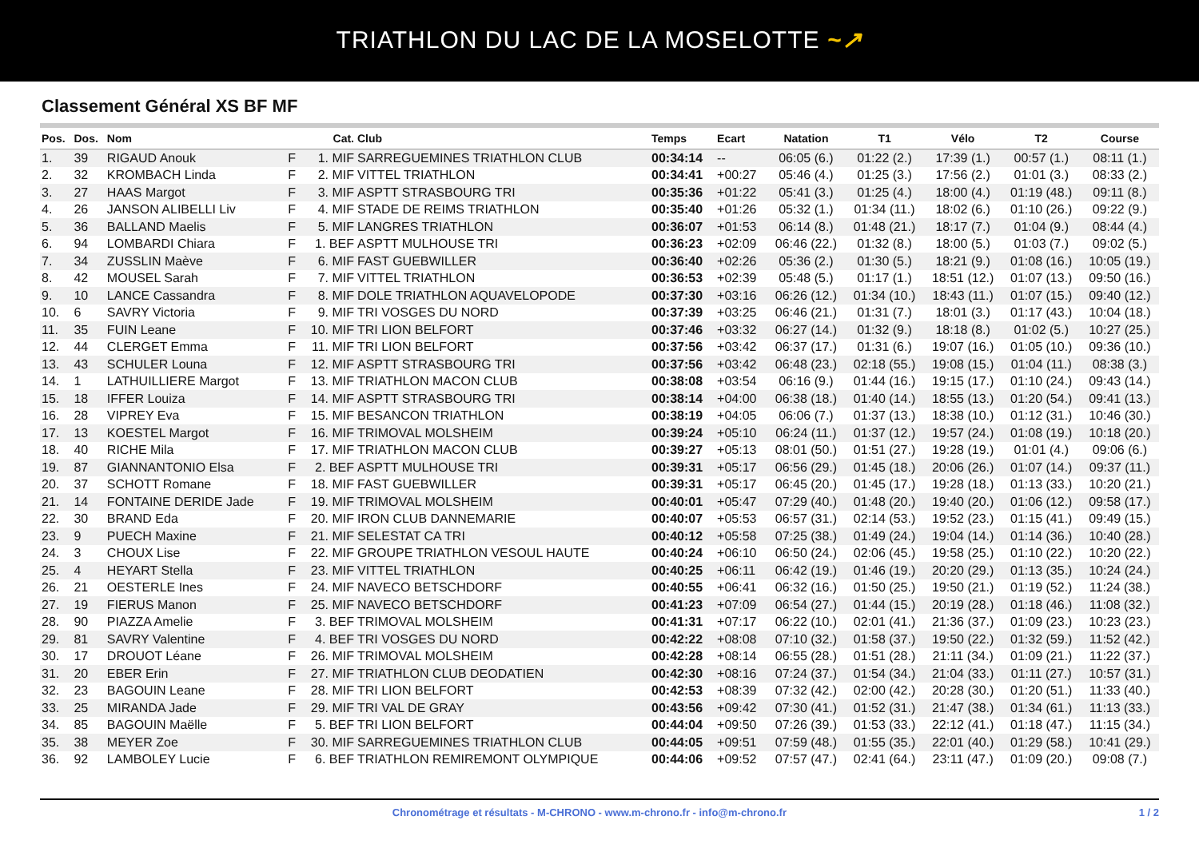TRIATHLON DU LAC DE LA MOSELOTTE ~↗
Classement Général XS BF MF
| Pos. | Dos. | Nom | | Cat. | Club | Temps | Ecart | Natation | T1 | Vélo | T2 | Course |
| --- | --- | --- | --- | --- | --- | --- | --- | --- | --- | --- | --- | --- |
| 1. | 39 | RIGAUD Anouk | F | 1. MIF | SARREGUEMINES TRIATHLON CLUB | 00:34:14 | -- | 06:05 (6.) | 01:22 (2.) | 17:39 (1.) | 00:57 (1.) | 08:11 (1.) |
| 2. | 32 | KROMBACH Linda | F | 2. MIF | VITTEL TRIATHLON | 00:34:41 | +00:27 | 05:46 (4.) | 01:25 (3.) | 17:56 (2.) | 01:01 (3.) | 08:33 (2.) |
| 3. | 27 | HAAS Margot | F | 3. MIF | ASPTT STRASBOURG TRI | 00:35:36 | +01:22 | 05:41 (3.) | 01:25 (4.) | 18:00 (4.) | 01:19 (48.) | 09:11 (8.) |
| 4. | 26 | JANSON ALIBELLI Liv | F | 4. MIF | STADE DE REIMS TRIATHLON | 00:35:40 | +01:26 | 05:32 (1.) | 01:34 (11.) | 18:02 (6.) | 01:10 (26.) | 09:22 (9.) |
| 5. | 36 | BALLAND Maelis | F | 5. MIF | LANGRES TRIATHLON | 00:36:07 | +01:53 | 06:14 (8.) | 01:48 (21.) | 18:17 (7.) | 01:04 (9.) | 08:44 (4.) |
| 6. | 94 | LOMBARDI Chiara | F | 1. BEF | ASPTT MULHOUSE TRI | 00:36:23 | +02:09 | 06:46 (22.) | 01:32 (8.) | 18:00 (5.) | 01:03 (7.) | 09:02 (5.) |
| 7. | 34 | ZUSSLIN Maève | F | 6. MIF | FAST GUEBWILLER | 00:36:40 | +02:26 | 05:36 (2.) | 01:30 (5.) | 18:21 (9.) | 01:08 (16.) | 10:05 (19.) |
| 8. | 42 | MOUSEL Sarah | F | 7. MIF | VITTEL TRIATHLON | 00:36:53 | +02:39 | 05:48 (5.) | 01:17 (1.) | 18:51 (12.) | 01:07 (13.) | 09:50 (16.) |
| 9. | 10 | LANCE Cassandra | F | 8. MIF | DOLE TRIATHLON AQUAVELOPODE | 00:37:30 | +03:16 | 06:26 (12.) | 01:34 (10.) | 18:43 (11.) | 01:07 (15.) | 09:40 (12.) |
| 10. | 6 | SAVRY Victoria | F | 9. MIF | TRI VOSGES DU NORD | 00:37:39 | +03:25 | 06:46 (21.) | 01:31 (7.) | 18:01 (3.) | 01:17 (43.) | 10:04 (18.) |
| 11. | 35 | FUIN Leane | F | 10. MIF | TRI LION BELFORT | 00:37:46 | +03:32 | 06:27 (14.) | 01:32 (9.) | 18:18 (8.) | 01:02 (5.) | 10:27 (25.) |
| 12. | 44 | CLERGET Emma | F | 11. MIF | TRI LION BELFORT | 00:37:56 | +03:42 | 06:37 (17.) | 01:31 (6.) | 19:07 (16.) | 01:05 (10.) | 09:36 (10.) |
| 13. | 43 | SCHULER Louna | F | 12. MIF | ASPTT STRASBOURG TRI | 00:37:56 | +03:42 | 06:48 (23.) | 02:18 (55.) | 19:08 (15.) | 01:04 (11.) | 08:38 (3.) |
| 14. | 1 | LATHUILLIERE Margot | F | 13. MIF | TRIATHLON MACON CLUB | 00:38:08 | +03:54 | 06:16 (9.) | 01:44 (16.) | 19:15 (17.) | 01:10 (24.) | 09:43 (14.) |
| 15. | 18 | IFFER Louiza | F | 14. MIF | ASPTT STRASBOURG TRI | 00:38:14 | +04:00 | 06:38 (18.) | 01:40 (14.) | 18:55 (13.) | 01:20 (54.) | 09:41 (13.) |
| 16. | 28 | VIPREY Eva | F | 15. MIF | BESANCON TRIATHLON | 00:38:19 | +04:05 | 06:06 (7.) | 01:37 (13.) | 18:38 (10.) | 01:12 (31.) | 10:46 (30.) |
| 17. | 13 | KOESTEL Margot | F | 16. MIF | TRIMOVAL MOLSHEIM | 00:39:24 | +05:10 | 06:24 (11.) | 01:37 (12.) | 19:57 (24.) | 01:08 (19.) | 10:18 (20.) |
| 18. | 40 | RICHE Mila | F | 17. MIF | TRIATHLON MACON CLUB | 00:39:27 | +05:13 | 08:01 (50.) | 01:51 (27.) | 19:28 (19.) | 01:01 (4.) | 09:06 (6.) |
| 19. | 87 | GIANNANTONIO Elsa | F | 2. BEF | ASPTT MULHOUSE TRI | 00:39:31 | +05:17 | 06:56 (29.) | 01:45 (18.) | 20:06 (26.) | 01:07 (14.) | 09:37 (11.) |
| 20. | 37 | SCHOTT Romane | F | 18. MIF | FAST GUEBWILLER | 00:39:31 | +05:17 | 06:45 (20.) | 01:45 (17.) | 19:28 (18.) | 01:13 (33.) | 10:20 (21.) |
| 21. | 14 | FONTAINE DERIDE Jade | F | 19. MIF | TRIMOVAL MOLSHEIM | 00:40:01 | +05:47 | 07:29 (40.) | 01:48 (20.) | 19:40 (20.) | 01:06 (12.) | 09:58 (17.) |
| 22. | 30 | BRAND Eda | F | 20. MIF | IRON CLUB DANNEMARIE | 00:40:07 | +05:53 | 06:57 (31.) | 02:14 (53.) | 19:52 (23.) | 01:15 (41.) | 09:49 (15.) |
| 23. | 9 | PUECH Maxine | F | 21. MIF | SELESTAT CA TRI | 00:40:12 | +05:58 | 07:25 (38.) | 01:49 (24.) | 19:04 (14.) | 01:14 (36.) | 10:40 (28.) |
| 24. | 3 | CHOUX Lise | F | 22. MIF | GROUPE TRIATHLON VESOUL HAUTE | 00:40:24 | +06:10 | 06:50 (24.) | 02:06 (45.) | 19:58 (25.) | 01:10 (22.) | 10:20 (22.) |
| 25. | 4 | HEYART Stella | F | 23. MIF | VITTEL TRIATHLON | 00:40:25 | +06:11 | 06:42 (19.) | 01:46 (19.) | 20:20 (29.) | 01:13 (35.) | 10:24 (24.) |
| 26. | 21 | OESTERLE Ines | F | 24. MIF | NAVECO BETSCHDORF | 00:40:55 | +06:41 | 06:32 (16.) | 01:50 (25.) | 19:50 (21.) | 01:19 (52.) | 11:24 (38.) |
| 27. | 19 | FIERUS Manon | F | 25. MIF | NAVECO BETSCHDORF | 00:41:23 | +07:09 | 06:54 (27.) | 01:44 (15.) | 20:19 (28.) | 01:18 (46.) | 11:08 (32.) |
| 28. | 90 | PIAZZA Amelie | F | 3. BEF | TRIMOVAL MOLSHEIM | 00:41:31 | +07:17 | 06:22 (10.) | 02:01 (41.) | 21:36 (37.) | 01:09 (23.) | 10:23 (23.) |
| 29. | 81 | SAVRY Valentine | F | 4. BEF | TRI VOSGES DU NORD | 00:42:22 | +08:08 | 07:10 (32.) | 01:58 (37.) | 19:50 (22.) | 01:32 (59.) | 11:52 (42.) |
| 30. | 17 | DROUOT Léane | F | 26. MIF | TRIMOVAL MOLSHEIM | 00:42:28 | +08:14 | 06:55 (28.) | 01:51 (28.) | 21:11 (34.) | 01:09 (21.) | 11:22 (37.) |
| 31. | 20 | EBER Erin | F | 27. MIF | TRIATHLON CLUB DEODATIEN | 00:42:30 | +08:16 | 07:24 (37.) | 01:54 (34.) | 21:04 (33.) | 01:11 (27.) | 10:57 (31.) |
| 32. | 23 | BAGOUIN Leane | F | 28. MIF | TRI LION BELFORT | 00:42:53 | +08:39 | 07:32 (42.) | 02:00 (42.) | 20:28 (30.) | 01:20 (51.) | 11:33 (40.) |
| 33. | 25 | MIRANDA Jade | F | 29. MIF | TRI VAL DE GRAY | 00:43:56 | +09:42 | 07:30 (41.) | 01:52 (31.) | 21:47 (38.) | 01:34 (61.) | 11:13 (33.) |
| 34. | 85 | BAGOUIN Maëlle | F | 5. BEF | TRI LION BELFORT | 00:44:04 | +09:50 | 07:26 (39.) | 01:53 (33.) | 22:12 (41.) | 01:18 (47.) | 11:15 (34.) |
| 35. | 38 | MEYER Zoe | F | 30. MIF | SARREGUEMINES TRIATHLON CLUB | 00:44:05 | +09:51 | 07:59 (48.) | 01:55 (35.) | 22:01 (40.) | 01:29 (58.) | 10:41 (29.) |
| 36. | 92 | LAMBOLEY Lucie | F | 6. BEF | TRIATHLON REMIREMONT OLYMPIQUE | 00:44:06 | +09:52 | 07:57 (47.) | 02:41 (64.) | 23:11 (47.) | 01:09 (20.) | 09:08 (7.) |
Chronométrage et résultats - M-CHRONO - www.m-chrono.fr - info@m-chrono.fr
1 / 2